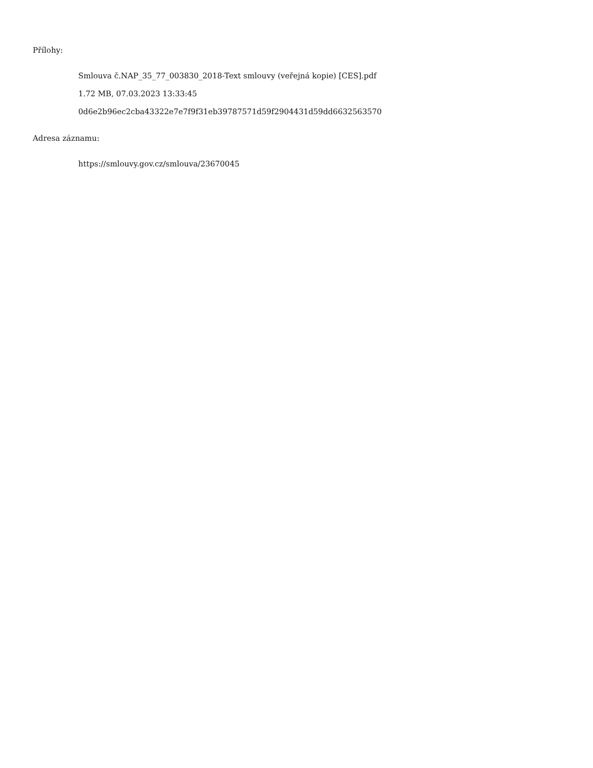Přílohy:
Smlouva č.NAP_35_77_003830_2018-Text smlouvy (veřejná kopie) [CES].pdf
1.72 MB, 07.03.2023 13:33:45
0d6e2b96ec2cba43322e7e7f9f31eb39787571d59f2904431d59dd6632563570
Adresa záznamu:
https://smlouvy.gov.cz/smlouva/23670045